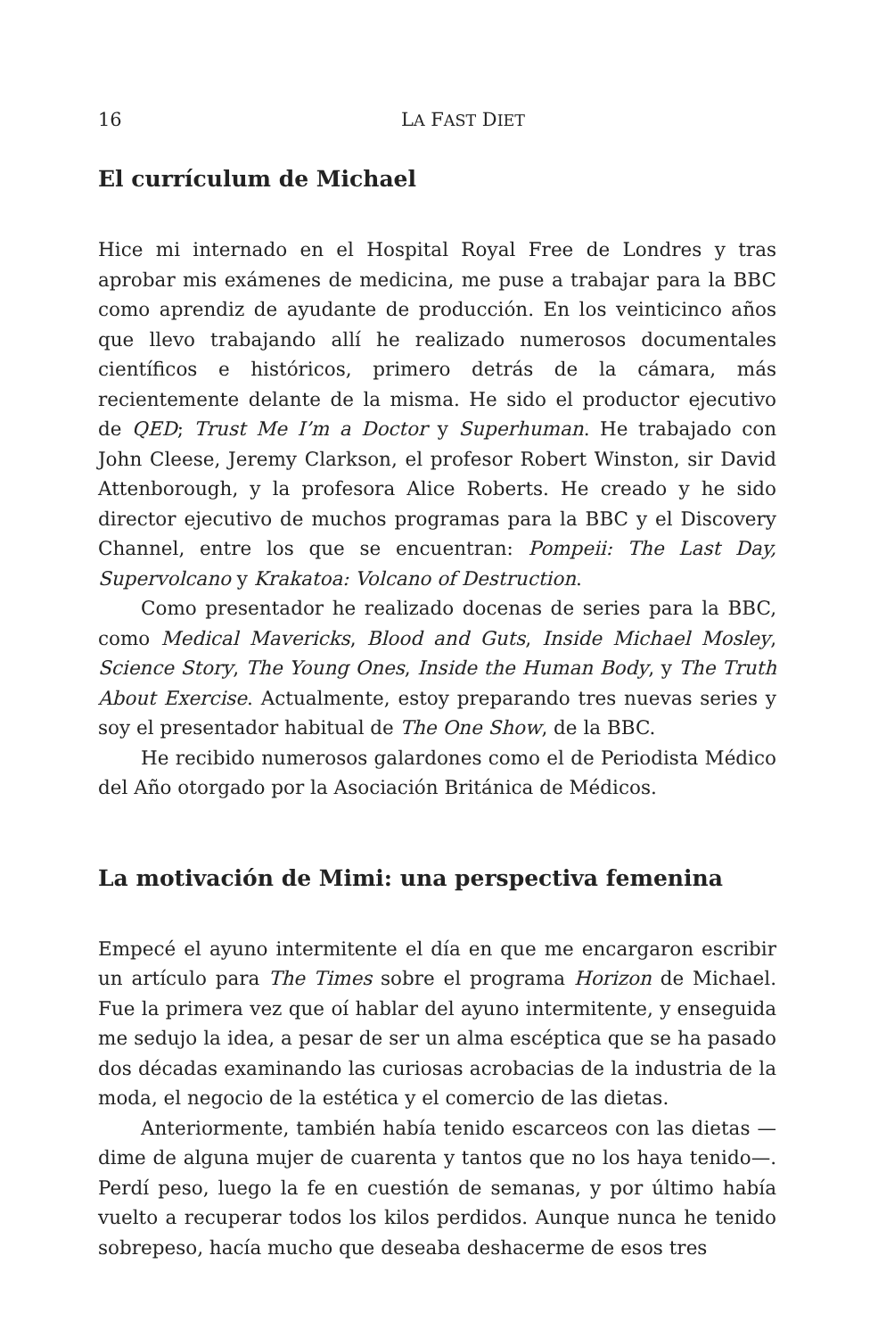16 LA FAST DIET
El currículum de Michael
Hice mi internado en el Hospital Royal Free de Londres y tras aprobar mis exámenes de medicina, me puse a trabajar para la BBC como aprendiz de ayudante de producción. En los veinticinco años que llevo trabajando allí he realizado numerosos documentales científicos e históricos, primero detrás de la cámara, más recientemente delante de la misma. He sido el productor ejecutivo de QED; Trust Me I’m a Doctor y Superhuman. He trabajado con John Cleese, Jeremy Clarkson, el profesor Robert Winston, sir David Attenborough, y la profesora Alice Roberts. He creado y he sido director ejecutivo de muchos programas para la BBC y el Discovery Channel, entre los que se encuentran: Pompeii: The Last Day, Supervolcano y Krakatoa: Volcano of Destruction.
Como presentador he realizado docenas de series para la BBC, como Medical Mavericks, Blood and Guts, Inside Michael Mosley, Science Story, The Young Ones, Inside the Human Body, y The Truth About Exercise. Actualmente, estoy preparando tres nuevas series y soy el presentador habitual de The One Show, de la BBC.
He recibido numerosos galardones como el de Periodista Médico del Año otorgado por la Asociación Británica de Médicos.
La motivación de Mimi: una perspectiva femenina
Empecé el ayuno intermitente el día en que me encargaron escribir un artículo para The Times sobre el programa Horizon de Michael. Fue la primera vez que oí hablar del ayuno intermitente, y enseguida me sedujo la idea, a pesar de ser un alma escéptica que se ha pasado dos décadas examinando las curiosas acrobacias de la industria de la moda, el negocio de la estética y el comercio de las dietas.
Anteriormente, también había tenido escarceos con las dietas —dime de alguna mujer de cuarenta y tantos que no los haya tenido—. Perdí peso, luego la fe en cuestión de semanas, y por último había vuelto a recuperar todos los kilos perdidos. Aunque nunca he tenido sobrepeso, hacía mucho que deseaba deshacerme de esos tres